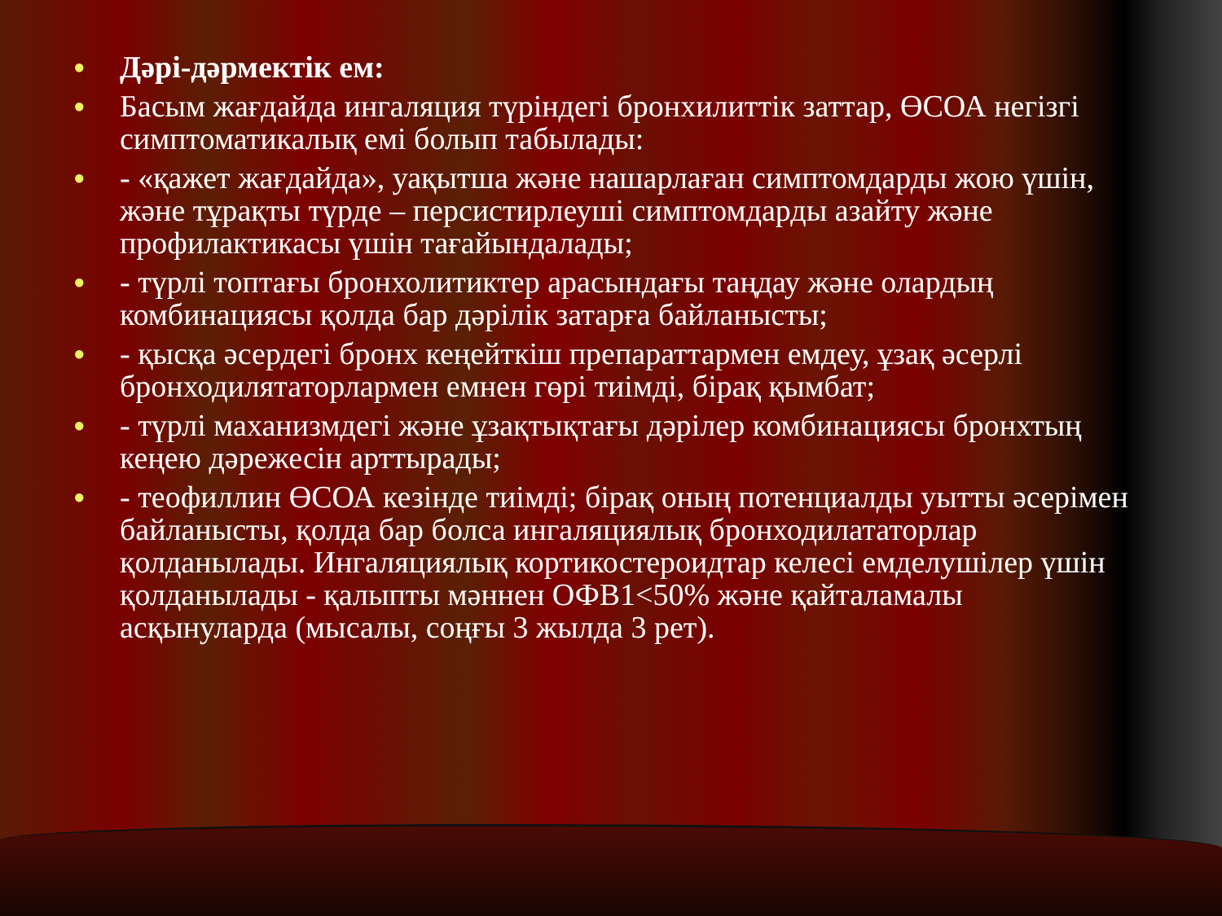● Дәрі-дәрмектік ем:
● Басым жағдайда ингаляция түріндегі бронхилиттік заттар, ӨСОА негізгі симптоматикалық емі болып табылады:
● - «қажет жағдайда», уақытша және нашарлаған симптомдарды жою үшін, және тұрақты түрде – персистирлеуші симптомдарды азайту және профилактикасы үшін тағайындалады;
● - түрлі топтағы бронхолитиктер арасындағы таңдау және олардың комбинациясы қолда бар дәрілік затарға байланысты;
● - қысқа әсердегі бронх кеңейткіш препараттармен емдеу, ұзақ әсерлі бронходилятаторлармен емнен гөрі тиімді, бірақ қымбат;
● - түрлі маханизмдегі және ұзақтықтағы дәрілер комбинациясы бронхтың кеңею дәрежесін арттырады;
● - теофиллин ӨСОА кезінде тиімді; бірақ оның потенциалды уытты әсерімен байланысты, қолда бар болса ингаляциялық бронходилататорлар қолданылады. Ингаляциялық кортикостероидтар келесі емделушілер үшін қолданылады - қалыпты мәннен ОФВ1<50% және қайталамалы асқынуларда (мысалы, соңғы 3 жылда 3 рет).